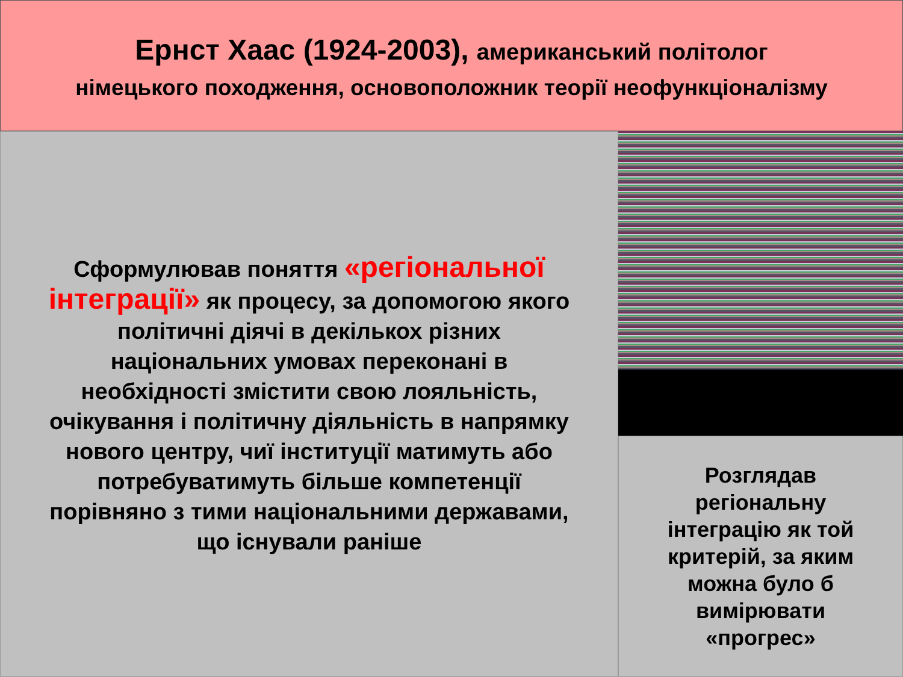Ернст Хаас (1924-2003), американський політолог
німецького походження, основоположник теорії неофункціоналізму
Сформулював поняття «регіональної інтеграції» як процесу, за допомогою якого політичні діячі в декількох різних національних умовах переконані в необхідності змістити свою лояльність, очікування і політичну діяльність в напрямку нового центру, чиї інституції матимуть або потребуватимуть більше компетенції порівняно з тими національними державами,
що існували раніше
Розглядав
регіональну
інтеграцію як той
критерій, за яким
можна було б
вимірювати
«прогрес»